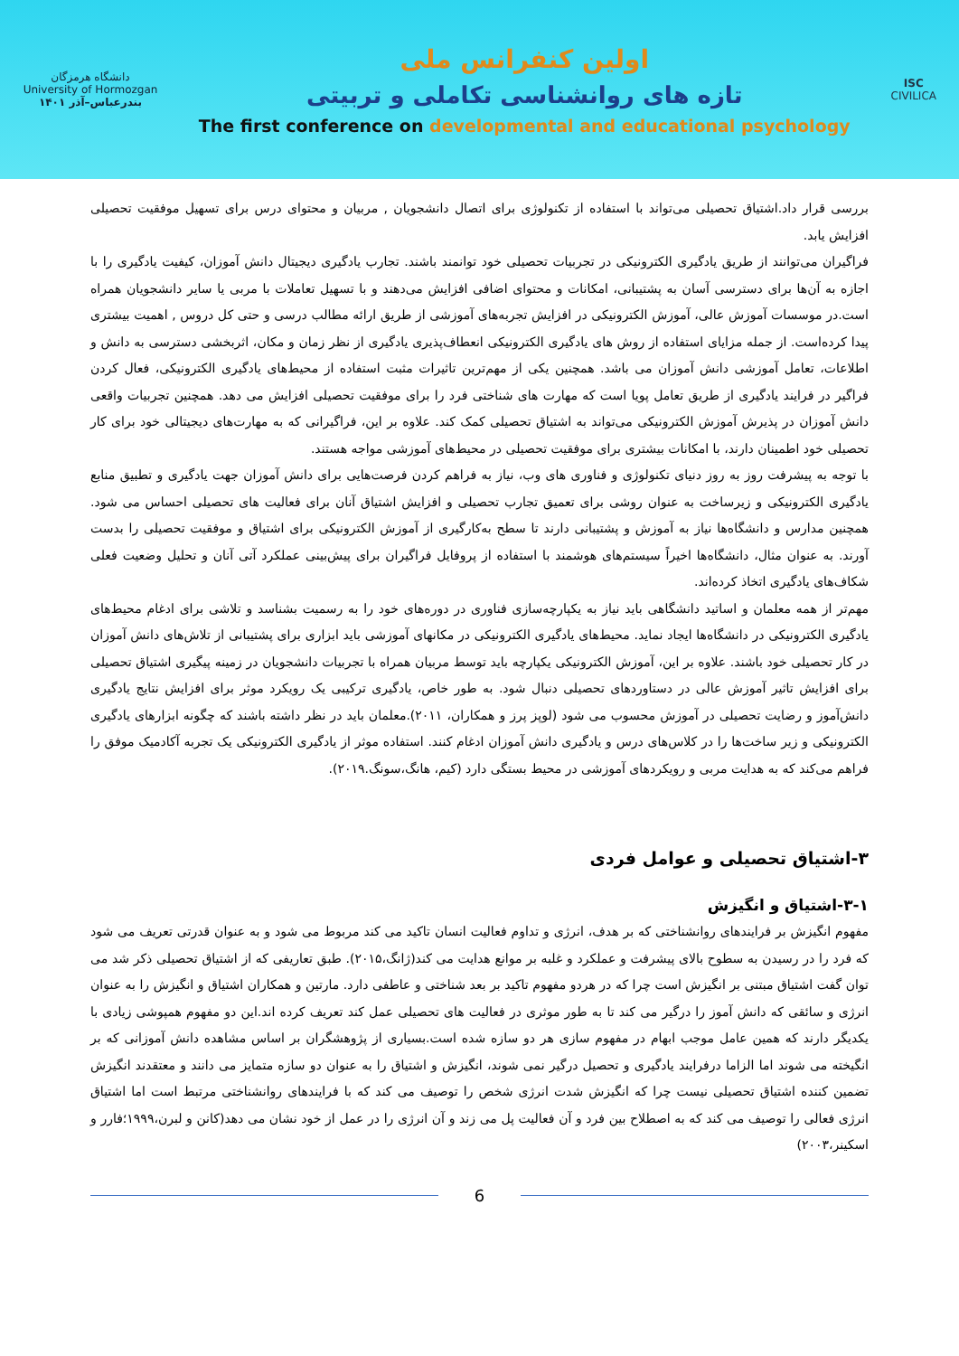دانشگاه هرمزگان
University of Hormozgan
بندرعباس–آذر ۱۴۰۱
اولین کنفرانس ملی
تازه های روانشناسی تکاملی و تربیتی
The first conference on developmental and educational psychology
ISC
CIVILICA
بررسی قرار داد.اشتیاق تحصیلی می‌تواند با استفاده از تکنولوژی برای اتصال دانشجویان , مربیان و محتوای درس برای تسهیل موفقیت تحصیلی افزایش یابد.
فراگیران می‌توانند از طریق یادگیری الکترونیکی در تجربیات تحصیلی خود توانمند باشند. تجارب یادگیری دیجیتال دانش آموزان، کیفیت یادگیری را با اجازه به آن‌ها برای دسترسی آسان به پشتیبانی، امکانات و محتوای اضافی افزایش می‌دهند و با تسهیل تعاملات با مربی یا سایر دانشجویان همراه است.در موسسات آموزش عالی، آموزش الکترونیکی در افزایش تجربه‌های آموزشی از طریق ارائه مطالب درسی و حتی کل دروس , اهمیت بیشتری پیدا کرده‌است. از جمله مزایای استفاده از روش های یادگیری الکترونیکی انعطاف‌پذیری یادگیری از نظر زمان و مکان، اثربخشی دسترسی به دانش و اطلاعات، تعامل آموزشی دانش آموزان می باشد. همچنین یکی از مهم‌ترین تاثیرات مثبت استفاده از محیط‌های یادگیری الکترونیکی، فعال کردن فراگیر در فرایند یادگیری از طریق تعامل پویا است که مهارت های شناختی فرد را برای موفقیت تحصیلی افزایش می دهد. همچنین تجربیات واقعی دانش آموزان در پذیرش آموزش الکترونیکی می‌تواند به اشتیاق تحصیلی کمک کند. علاوه بر این، فراگیرانی که به مهارت‌های دیجیتالی خود برای کار تحصیلی خود اطمینان دارند، با امکانات بیشتری برای موفقیت تحصیلی در محیط‌های آموزشی مواجه هستند.
با توجه به پیشرفت روز به روز دنیای تکنولوژی و فناوری های وب، نیاز به فراهم کردن فرصت‌هایی برای دانش آموزان جهت یادگیری و تطبیق منابع یادگیری الکترونیکی و زیرساخت به عنوان روشی برای تعمیق تجارب تحصیلی و افزایش اشتیاق آنان برای فعالیت های تحصیلی احساس می شود. همچنین مدارس و دانشگاه‌ها نیاز به آموزش و پشتیبانی دارند تا سطح به‌کارگیری از آموزش الکترونیکی برای اشتیاق و موفقیت تحصیلی را بدست آورند. به عنوان مثال، دانشگاه‌ها اخیراً سیستم‌های هوشمند با استفاده از پروفایل فراگیران برای پیش‌بینی عملکرد آتی آنان و تحلیل وضعیت فعلی شکاف‌های یادگیری اتخاذ کرده‌اند.
مهم‌تر از همه معلمان و اساتید دانشگاهی باید نیاز به یکپارچه‌سازی فناوری در دوره‌های خود را به رسمیت بشناسد و تلاشی برای ادغام محیط‌های یادگیری الکترونیکی در دانشگاه‌ها ایجاد نماید. محیط‌های یادگیری الکترونیکی در مکانهای آموزشی باید ابزاری برای پشتیبانی از تلاش‌های دانش آموزان در کار تحصیلی خود باشند. علاوه بر این، آموزش الکترونیکی یکپارچه باید توسط مربیان همراه با تجربیات دانشجویان در زمینه پیگیری اشتیاق تحصیلی برای افزایش تاثیر آموزش عالی در دستاوردهای تحصیلی دنبال شود. به طور خاص، یادگیری ترکیبی یک رویکرد موثر برای افزایش نتایج یادگیری دانش‌آموز و رضایت تحصیلی در آموزش محسوب می شود (لوپز پرز و همکاران، ۲۰۱۱).معلمان باید در نظر داشته باشند که چگونه ابزارهای یادگیری الکترونیکی و زیر ساخت‌ها را در کلاس‌های درس و یادگیری دانش آموزان ادغام کنند. استفاده موثر از یادگیری الکترونیکی یک تجربه آکادمیک موفق را فراهم می‌کند که به هدایت مربی و رویکردهای آموزشی در محیط بستگی دارد (کیم، هانگ،سونگ.۲۰۱۹).
۳-اشتیاق تحصیلی و عوامل فردی
۳-۱-اشتیاق و انگیزش
مفهوم انگیزش بر فرایندهای روانشناختی که بر هدف، انرژی و تداوم فعالیت انسان تاکید می کند مربوط می شود و به عنوان قدرتی تعریف می شود که فرد را در رسیدن به سطوح بالای پیشرفت و عملکرد و غلبه بر موانع هدایت می کند(ژانگ،۲۰۱۵). طبق تعاریفی که از اشتیاق تحصیلی ذکر شد می توان گفت اشتیاق مبتنی بر انگیزش است چرا که در هردو مفهوم تاکید بر بعد شناختی و عاطفی دارد. مارتین و همکاران اشتیاق و انگیزش را به عنوان انرژی و سائقی که دانش آموز را درگیر می کند تا به طور موثری در فعالیت های تحصیلی عمل کند تعریف کرده اند.این دو مفهوم همپوشی زیادی با یکدیگر دارند که همین عامل موجب ابهام در مفهوم سازی هر دو سازه شده است.بسیاری از پژوهشگران بر اساس مشاهده دانش آموزانی که بر انگیخته می شوند اما الزاما درفرایند یادگیری و تحصیل درگیر نمی شوند، انگیزش و اشتیاق را به عنوان دو سازه متمایز می دانند و معتقدند انگیزش تضمین کننده اشتیاق تحصیلی نیست چرا که انگیزش شدت انرژی شخص را توصیف می کند که با فرایندهای روانشناختی مرتبط است اما اشتیاق انرژی فعالی را توصیف می کند که به اصطلاح بین فرد و آن فعالیت پل می زند و آن انرژی را در عمل از خود نشان می دهد(کانن و لبرن،۱۹۹۹؛فارر و اسکینر،۲۰۰۳)
6